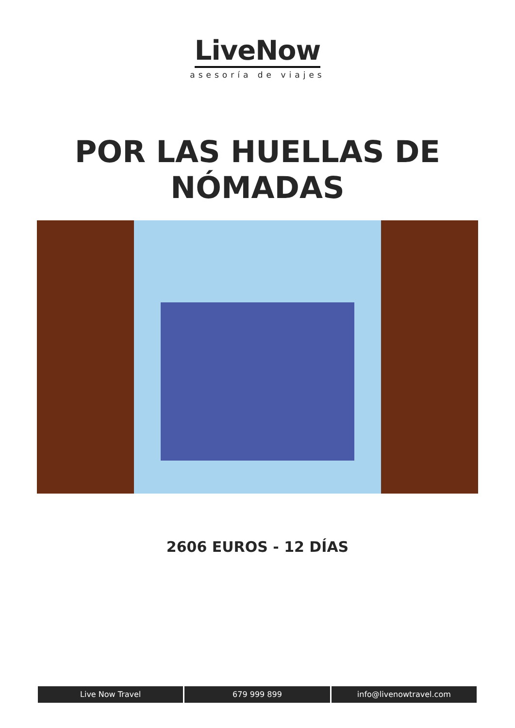LiveNow
asesoría de viajes
POR LAS HUELLAS DE
NÓMADAS
2606 EUROS - 12 DÍAS
Live Now Travel 679 999 899 info@livenowtravel.com